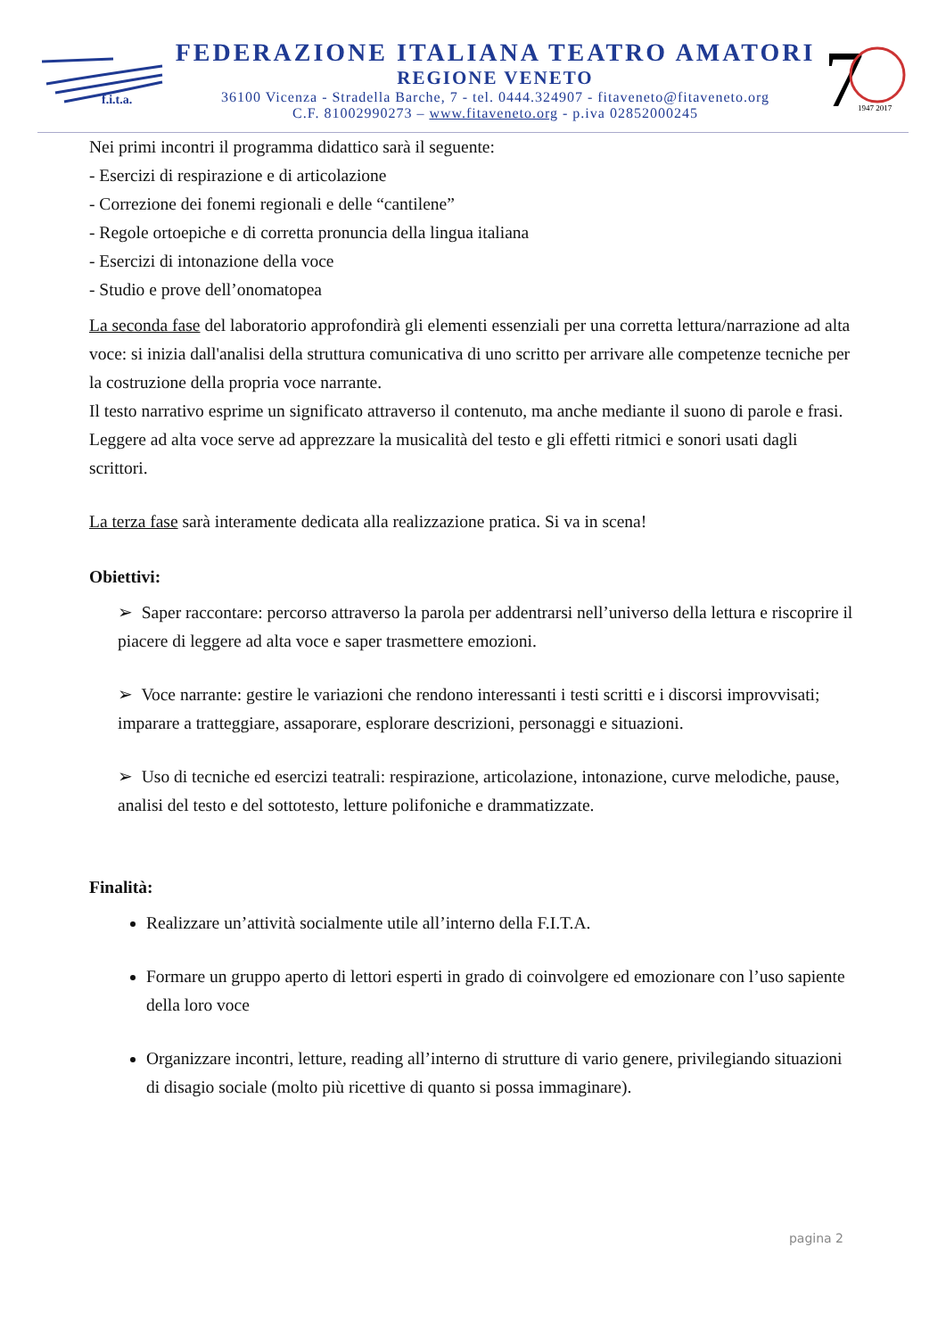f.i.t.a.
FEDERAZIONE ITALIANA TEATRO AMATORI
REGIONE VENETO
36100 Vicenza - Stradella Barche, 7 - tel. 0444.324907 - fitaveneto@fitaveneto.org
C.F. 81002990273 – www.fitaveneto.org - p.iva 02852000245
7
1947 2017
Nei primi incontri il programma didattico sarà il seguente:
- Esercizi di respirazione e di articolazione
- Correzione dei fonemi regionali e delle “cantilene”
- Regole ortoepiche e di corretta pronuncia della lingua italiana
- Esercizi di intonazione della voce
- Studio e prove dell’onomatopea
La seconda fase del laboratorio approfondirà gli elementi essenziali per una corretta lettura/narrazione ad alta voce: si inizia dall'analisi della struttura comunicativa di uno scritto per arrivare alle competenze tecniche per la costruzione della propria voce narrante.
Il testo narrativo esprime un significato attraverso il contenuto, ma anche mediante il suono di parole e frasi. Leggere ad alta voce serve ad apprezzare la musicalità del testo e gli effetti ritmici e sonori usati dagli scrittori.
La terza fase sarà interamente dedicata alla realizzazione pratica. Si va in scena!
Obiettivi:
➢ Saper raccontare: percorso attraverso la parola per addentrarsi nell’universo della lettura e riscoprire il piacere di leggere ad alta voce e saper trasmettere emozioni.
➢ Voce narrante: gestire le variazioni che rendono interessanti i testi scritti e i discorsi improvvisati; imparare a tratteggiare, assaporare, esplorare descrizioni, personaggi e situazioni.
➢ Uso di tecniche ed esercizi teatrali: respirazione, articolazione, intonazione, curve melodiche, pause, analisi del testo e del sottotesto, letture polifoniche e drammatizzate.
Finalità:
Realizzare un’attività socialmente utile all’interno della F.I.T.A.
Formare un gruppo aperto di lettori esperti in grado di coinvolgere ed emozionare con l’uso sapiente della loro voce
Organizzare incontri, letture, reading all’interno di strutture di vario genere, privilegiando situazioni di disagio sociale (molto più ricettive di quanto si possa immaginare).
pagina 2